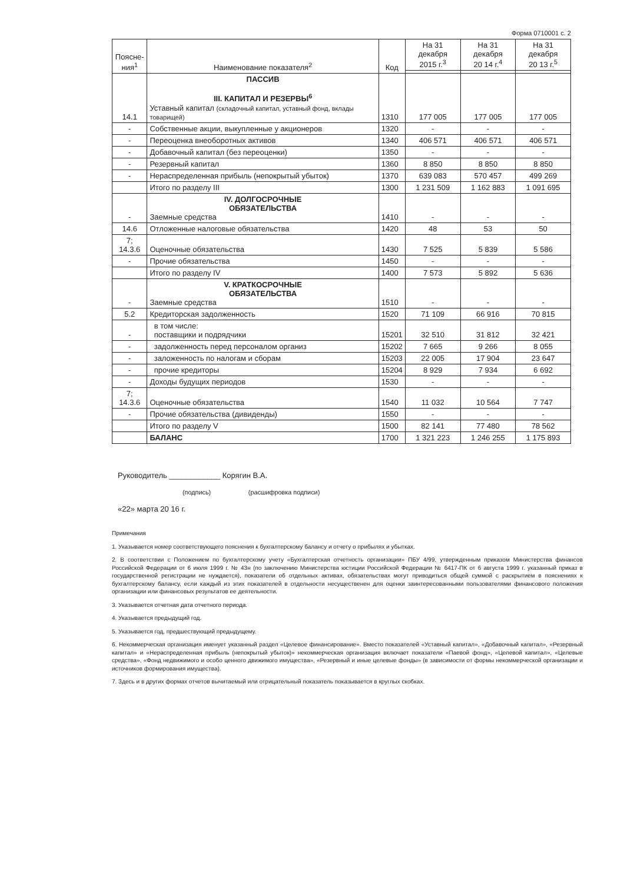Форма 0710001 с. 2
| Поясне- ния<sup>1</sup> | Наименование показателя<sup>2</sup> | Код | На 31 декабря 2015 г.<sup>3</sup> | На 31 декабря 20 14 г.<sup>4</sup> | На 31 декабря 20 13 г.<sup>5</sup> |
| --- | --- | --- | --- | --- | --- |
| 14.1 | ПАССИВ III. КАПИТАЛ И РЕЗЕРВЫ<sup>6</sup> Уставный капитал (складочный капитал, уставный фонд, вклады товарищей) | 1310 | 177 005 | 177 005 | 177 005 |
| - | Собственные акции, выкупленные у акционеров | 1320 | - | - | - |
| - | Переоценка внеоборотных активов | 1340 | 406 571 | 406 571 | 406 571 |
| - | Добавочный капитал (без переоценки) | 1350 | - | - | - |
| - | Резервный капитал | 1360 | 8 850 | 8 850 | 8 850 |
| - | Нераспределенная прибыль (непокрытый убыток) | 1370 | 639 083 | 570 457 | 499 269 |
| | Итого по разделу III | 1300 | 1 231 509 | 1 162 883 | 1 091 695 |
| - | IV. ДОЛГОСРОЧНЫЕ ОБЯЗАТЕЛЬСТВА Заемные средства | 1410 | - | - | - |
| 14.6 | Отложенные налоговые обязательства | 1420 | 48 | 53 | 50 |
| 7; 14.3.6 | Оценочные обязательства | 1430 | 7 525 | 5 839 | 5 586 |
| - | Прочие обязательства | 1450 | - | - | - |
| | Итого по разделу IV | 1400 | 7 573 | 5 892 | 5 636 |
| - | V. КРАТКОСРОЧНЫЕ ОБЯЗАТЕЛЬСТВА Заемные средства | 1510 | - | - | - |
| 5.2 | Кредиторская задолженность | 1520 | 71 109 | 66 916 | 70 815 |
| - | в том числе: поставщики и подрядчики | 15201 | 32 510 | 31 812 | 32 421 |
| - | задолженность перед персоналом организ | 15202 | 7 665 | 9 266 | 8 055 |
| - | заложенность по налогам и сборам | 15203 | 22 005 | 17 904 | 23 647 |
| - | прочие кредиторы | 15204 | 8 929 | 7 934 | 6 692 |
| - | Доходы будущих периодов | 1530 | - | - | - |
| 7; 14.3.6 | Оценочные обязательства | 1540 | 11 032 | 10 564 | 7 747 |
| - | Прочие обязательства (дивиденды) | 1550 | - | - | - |
| | Итого по разделу V | 1500 | 82 141 | 77 480 | 78 562 |
| | БАЛАНС | 1700 | 1 321 223 | 1 246 255 | 1 175 893 |
Руководитель ____________ Корягин В.А.
(подпись) (расшифровка подписи)
«22» марта 20 16 г.
Примечания
1. Указывается номер соответствующего пояснения к бухгалтерскому балансу и отчету о прибылях и убытках.
2. В соответствии с Положением по бухгалтерскому учету «Бухгалтерская отчетность организации» ПБУ 4/99, утвержденным приказом Министерства финансов Российской Федерации от 6 июля 1999 г. № 43н (по заключению Министерства юстиции Российской Федерации № 6417-ПК от 6 августа 1999 г. указанный приказ в государственной регистрации не нуждается), показатели об отдельных активах, обязательствах могут приводиться общей суммой с раскрытием в пояснениях к бухгалтерскому балансу, если каждый из этих показателей в отдельности несущественен для оценки заинтересованными пользователями финансового положения организации или финансовых результатов ее деятельности.
3. Указывается отчетная дата отчетного периода.
4. Указывается предыдущий год.
5. Указывается год, предшествующий предыдущему.
6. Некоммерческая организация именует указанный раздел «Целевое финансирование». Вместо показателей «Уставный капитал», «Добавочный капитал», «Резервный капитал» и «Нераспределенная прибыль (непокрытый убыток)» некоммерческая организация включает показатели «Паевой фонд», «Целевой капитал», «Целевые средства», «Фонд недвижимого и особо ценного движимого имущества», «Резервный и иные целевые фонды» (в зависимости от формы некоммерческой организации и источников формирования имущества).
7. Здесь и в других формах отчетов вычитаемый или отрицательный показатель показывается в круглых скобках.